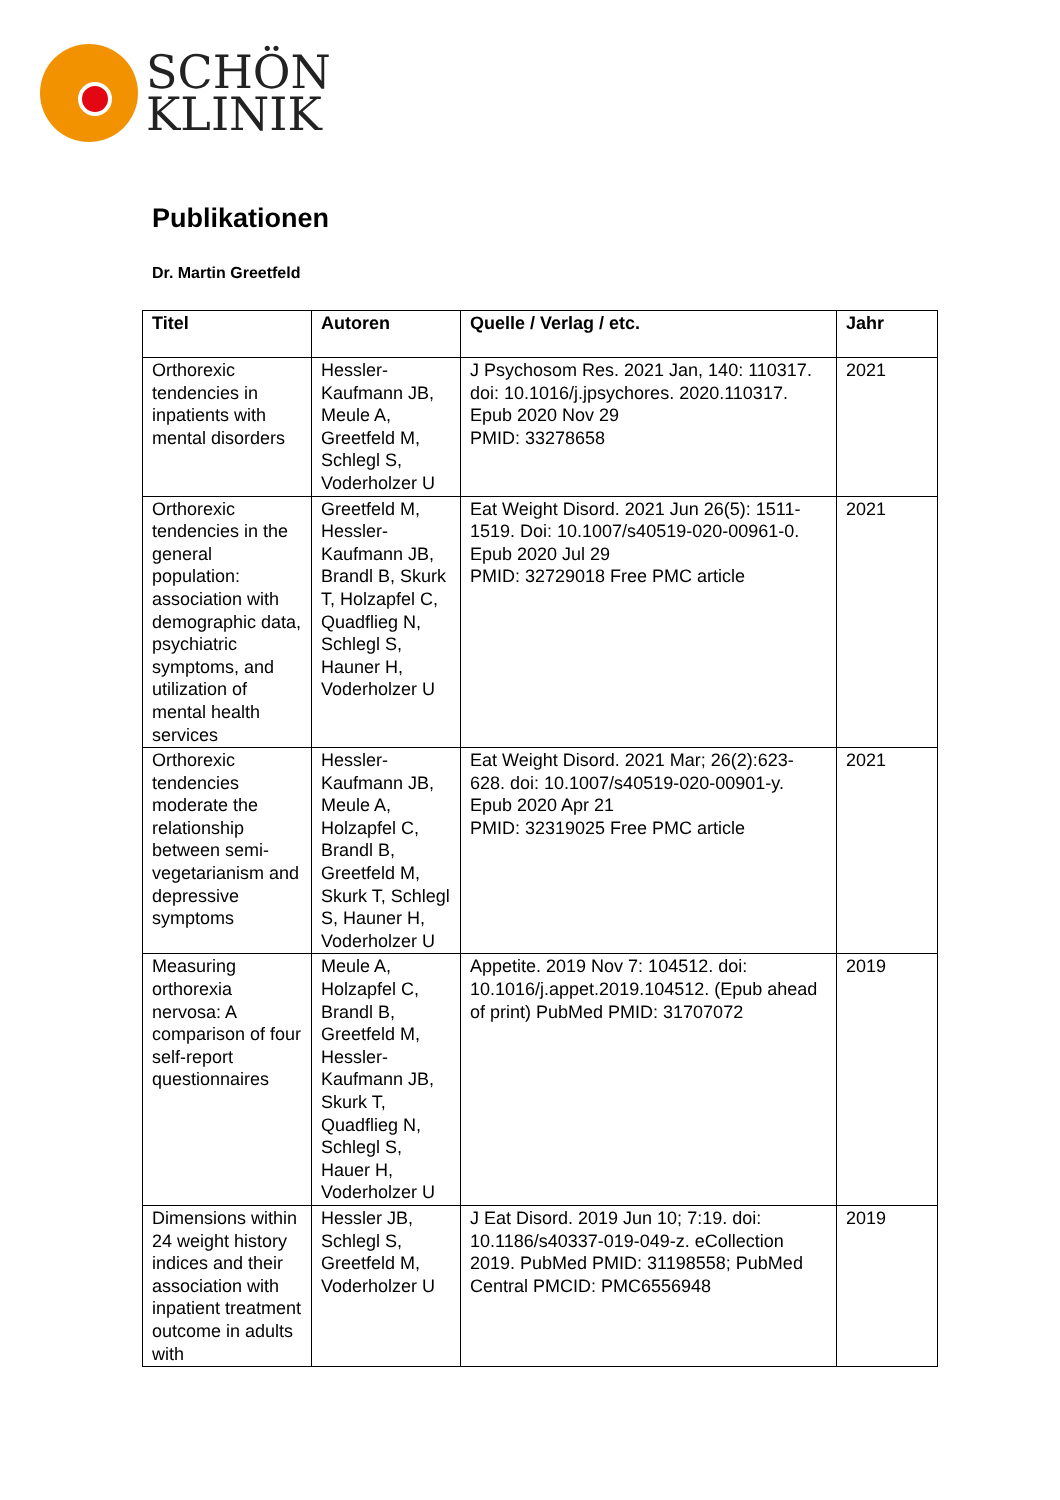SCHÖN
KLINIK
Publikationen
Dr. Martin Greetfeld
| Titel | Autoren | Quelle / Verlag / etc. | Jahr |
| --- | --- | --- | --- |
| Orthorexic tendencies in inpatients with mental disorders | Hessler-Kaufmann JB, Meule A, Greetfeld M, Schlegl S, Voderholzer U | J Psychosom Res. 2021 Jan, 140: 110317. doi: 10.1016/j.jpsychores. 2020.110317. Epub 2020 Nov 29 PMID: 33278658 | 2021 |
| Orthorexic tendencies in the general population: association with demographic data, psychiatric symptoms, and utilization of mental health services | Greetfeld M, Hessler-Kaufmann JB, Brandl B, Skurk T, Holzapfel C, Quadflieg N, Schlegl S, Hauner H, Voderholzer U | Eat Weight Disord. 2021 Jun 26(5): 1511-1519. Doi: 10.1007/s40519-020-00961-0. Epub 2020 Jul 29 PMID: 32729018 Free PMC article | 2021 |
| Orthorexic tendencies moderate the relationship between semi-vegetarianism and depressive symptoms | Hessler-Kaufmann JB, Meule A, Holzapfel C, Brandl B, Greetfeld M, Skurk T, Schlegl S, Hauner H, Voderholzer U | Eat Weight Disord. 2021 Mar; 26(2):623-628. doi: 10.1007/s40519-020-00901-y. Epub 2020 Apr 21 PMID: 32319025 Free PMC article | 2021 |
| Measuring orthorexia nervosa: A comparison of four self-report questionnaires | Meule A, Holzapfel C, Brandl B, Greetfeld M, Hessler-Kaufmann JB, Skurk T, Quadflieg N, Schlegl S, Hauer H, Voderholzer U | Appetite. 2019 Nov 7: 104512. doi: 10.1016/j.appet.2019.104512. (Epub ahead of print) PubMed PMID: 31707072 | 2019 |
| Dimensions within 24 weight history indices and their association with inpatient treatment outcome in adults with | Hessler JB, Schlegl S, Greetfeld M, Voderholzer U | J Eat Disord. 2019 Jun 10; 7:19. doi: 10.1186/s40337-019-049-z. eCollection 2019. PubMed PMID: 31198558; PubMed Central PMCID: PMC6556948 | 2019 |